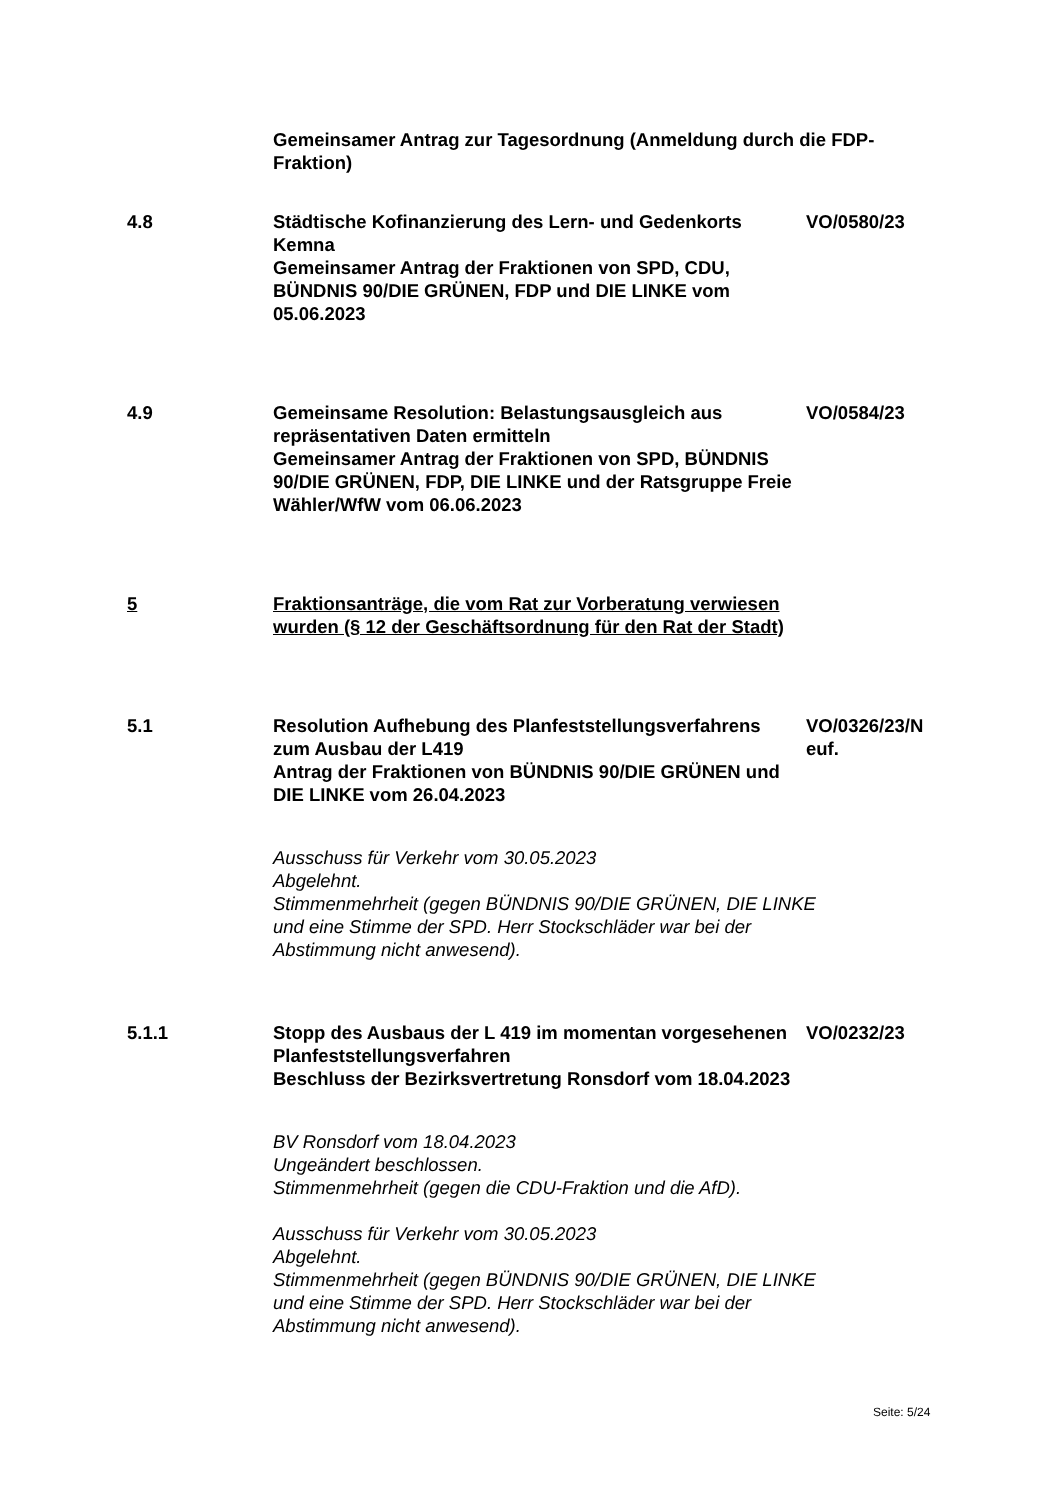Gemeinsamer Antrag zur Tagesordnung (Anmeldung durch die FDP-Fraktion)
4.8 Städtische Kofinanzierung des Lern- und Gedenkorts Kemna
Gemeinsamer Antrag der Fraktionen von SPD, CDU, BÜNDNIS 90/DIE GRÜNEN, FDP und DIE LINKE vom 05.06.2023
VO/0580/23
4.9 Gemeinsame Resolution: Belastungsausgleich aus repräsentativen Daten ermitteln
Gemeinsamer Antrag der Fraktionen von SPD, BÜNDNIS 90/DIE GRÜNEN, FDP, DIE LINKE und der Ratsgruppe Freie Wähler/WfW vom 06.06.2023
VO/0584/23
5 Fraktionsanträge, die vom Rat zur Vorberatung verwiesen wurden (§ 12 der Geschäftsordnung für den Rat der Stadt)
5.1 Resolution Aufhebung des Planfeststellungsverfahrens zum Ausbau der L419
Antrag der Fraktionen von BÜNDNIS 90/DIE GRÜNEN und DIE LINKE vom 26.04.2023
VO/0326/23/N euf.
Ausschuss für Verkehr vom 30.05.2023
Abgelehnt.
Stimmenmehrheit (gegen BÜNDNIS 90/DIE GRÜNEN, DIE LINKE und eine Stimme der SPD. Herr Stockschläder war bei der Abstimmung nicht anwesend).
5.1.1 Stopp des Ausbaus der L 419 im momentan vorgesehenen Planfeststellungsverfahren
Beschluss der Bezirksvertretung Ronsdorf vom 18.04.2023
VO/0232/23
BV Ronsdorf vom 18.04.2023
Ungeändert beschlossen.
Stimmenmehrheit (gegen die CDU-Fraktion und die AfD).
Ausschuss für Verkehr vom 30.05.2023
Abgelehnt.
Stimmenmehrheit (gegen BÜNDNIS 90/DIE GRÜNEN, DIE LINKE und eine Stimme der SPD. Herr Stockschläder war bei der Abstimmung nicht anwesend).
Seite: 5/24